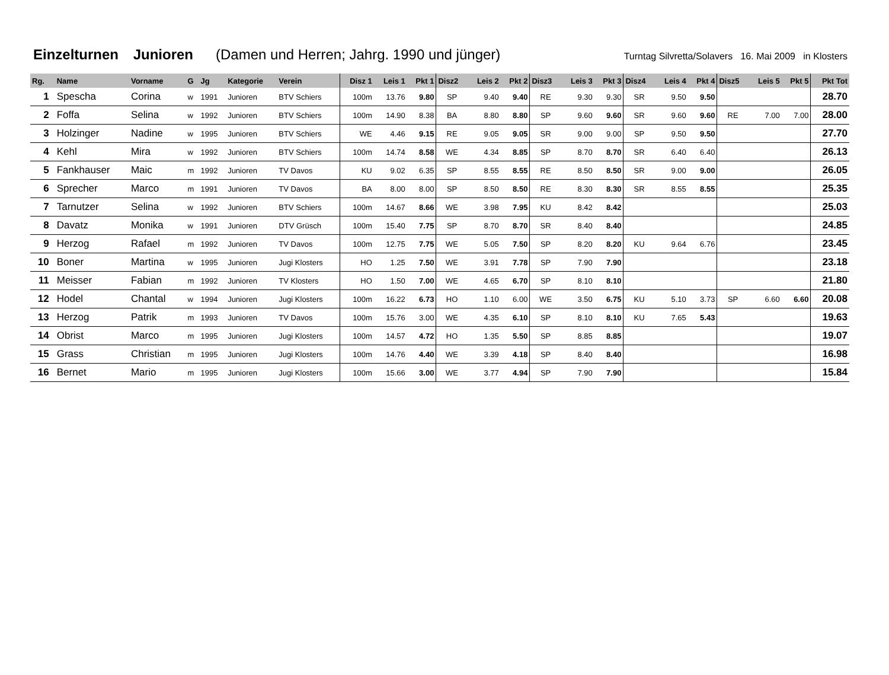Einzelturnen Junioren (Damen und Herren; Jahrg. 1990 und jünger)
Turntag Silvretta/Solavers 16. Mai 2009 in Klosters
| Rg. | Name | Vorname | G | Jg | Kategorie | Verein | Disz 1 | Leis 1 | Pkt 1 | Disz2 | Leis 2 | Pkt 2 | Disz3 | Leis 3 | Pkt 3 | Disz4 | Leis 4 | Pkt 4 | Disz5 | Leis 5 | Pkt 5 | Pkt Tot |
| --- | --- | --- | --- | --- | --- | --- | --- | --- | --- | --- | --- | --- | --- | --- | --- | --- | --- | --- | --- | --- | --- | --- |
| 1 | Spescha | Corina | w | 1991 | Junioren | BTV Schiers | 100m | 13.76 | 9.80 | SP | 9.40 | 9.40 | RE | 9.30 | 9.30 | SR | 9.50 | 9.50 | | | | 28.70 |
| 2 | Foffa | Selina | w | 1992 | Junioren | BTV Schiers | 100m | 14.90 | 8.38 | BA | 8.80 | 8.80 | SP | 9.60 | 9.60 | SR | 9.60 | 9.60 | RE | 7.00 | 7.00 | 28.00 |
| 3 | Holzinger | Nadine | w | 1995 | Junioren | BTV Schiers | WE | 4.46 | 9.15 | RE | 9.05 | 9.05 | SR | 9.00 | 9.00 | SP | 9.50 | 9.50 | | | | 27.70 |
| 4 | Kehl | Mira | w | 1992 | Junioren | BTV Schiers | 100m | 14.74 | 8.58 | WE | 4.34 | 8.85 | SP | 8.70 | 8.70 | SR | 6.40 | 6.40 | | | | 26.13 |
| 5 | Fankhauser | Maic | m | 1992 | Junioren | TV Davos | KU | 9.02 | 6.35 | SP | 8.55 | 8.55 | RE | 8.50 | 8.50 | SR | 9.00 | 9.00 | | | | 26.05 |
| 6 | Sprecher | Marco | m | 1991 | Junioren | TV Davos | BA | 8.00 | 8.00 | SP | 8.50 | 8.50 | RE | 8.30 | 8.30 | SR | 8.55 | 8.55 | | | | 25.35 |
| 7 | Tarnutzer | Selina | w | 1992 | Junioren | BTV Schiers | 100m | 14.67 | 8.66 | WE | 3.98 | 7.95 | KU | 8.42 | 8.42 | | | | | | | 25.03 |
| 8 | Davatz | Monika | w | 1991 | Junioren | DTV Grüsch | 100m | 15.40 | 7.75 | SP | 8.70 | 8.70 | SR | 8.40 | 8.40 | | | | | | | 24.85 |
| 9 | Herzog | Rafael | m | 1992 | Junioren | TV Davos | 100m | 12.75 | 7.75 | WE | 5.05 | 7.50 | SP | 8.20 | 8.20 | KU | 9.64 | 6.76 | | | | 23.45 |
| 10 | Boner | Martina | w | 1995 | Junioren | Jugi Klosters | HO | 1.25 | 7.50 | WE | 3.91 | 7.78 | SP | 7.90 | 7.90 | | | | | | | 23.18 |
| 11 | Meisser | Fabian | m | 1992 | Junioren | TV Klosters | HO | 1.50 | 7.00 | WE | 4.65 | 6.70 | SP | 8.10 | 8.10 | | | | | | | 21.80 |
| 12 | Hodel | Chantal | w | 1994 | Junioren | Jugi Klosters | 100m | 16.22 | 6.73 | HO | 1.10 | 6.00 | WE | 3.50 | 6.75 | KU | 5.10 | 3.73 | SP | 6.60 | 6.60 | 20.08 |
| 13 | Herzog | Patrik | m | 1993 | Junioren | TV Davos | 100m | 15.76 | 3.00 | WE | 4.35 | 6.10 | SP | 8.10 | 8.10 | KU | 7.65 | 5.43 | | | | 19.63 |
| 14 | Obrist | Marco | m | 1995 | Junioren | Jugi Klosters | 100m | 14.57 | 4.72 | HO | 1.35 | 5.50 | SP | 8.85 | 8.85 | | | | | | | 19.07 |
| 15 | Grass | Christian | m | 1995 | Junioren | Jugi Klosters | 100m | 14.76 | 4.40 | WE | 3.39 | 4.18 | SP | 8.40 | 8.40 | | | | | | | 16.98 |
| 16 | Bernet | Mario | m | 1995 | Junioren | Jugi Klosters | 100m | 15.66 | 3.00 | WE | 3.77 | 4.94 | SP | 7.90 | 7.90 | | | | | | | 15.84 |